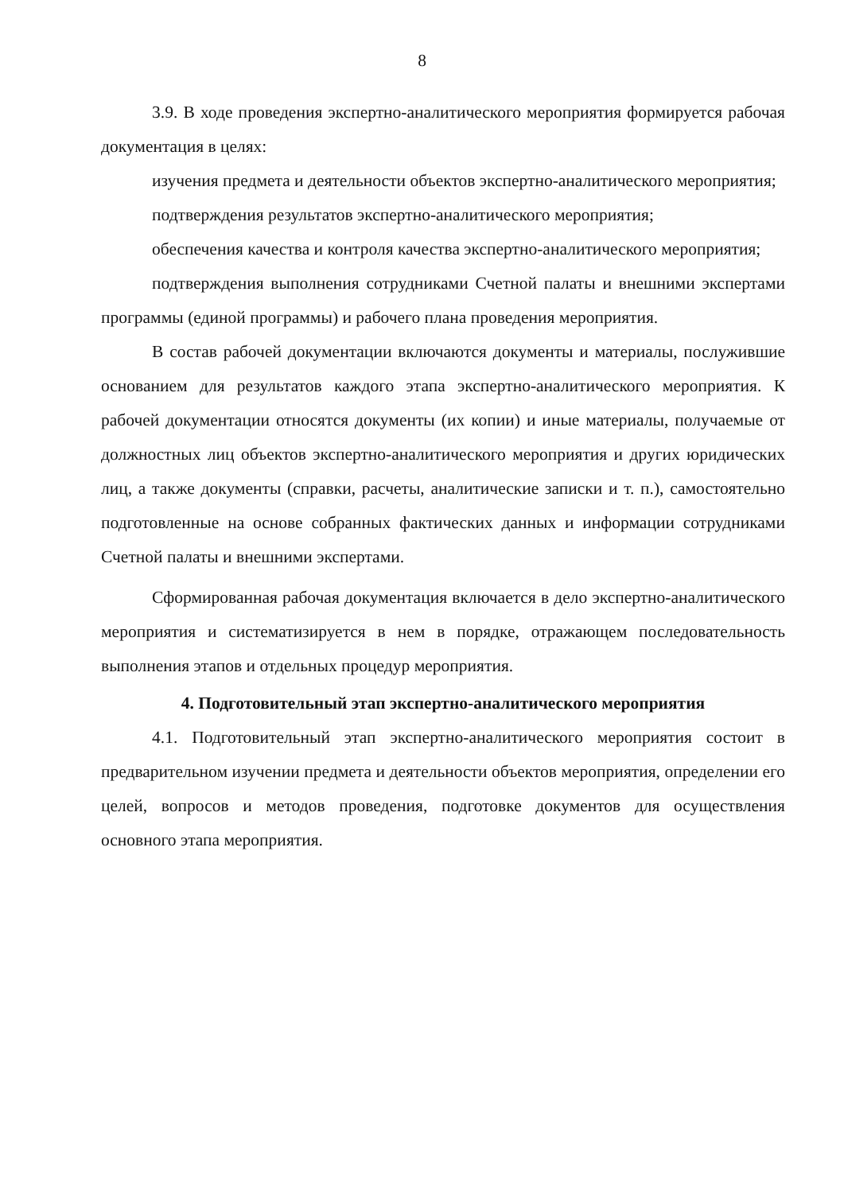8
3.9. В ходе проведения экспертно-аналитического мероприятия формируется рабочая документация в целях:
изучения предмета и деятельности объектов экспертно-аналитического мероприятия;
подтверждения результатов экспертно-аналитического мероприятия;
обеспечения качества и контроля качества экспертно-аналитического мероприятия;
подтверждения выполнения сотрудниками Счетной палаты и внешними экспертами программы (единой программы) и рабочего плана проведения мероприятия.
В состав рабочей документации включаются документы и материалы, послужившие основанием для результатов каждого этапа экспертно-аналитического мероприятия. К рабочей документации относятся документы (их копии) и иные материалы, получаемые от должностных лиц объектов экспертно-аналитического мероприятия и других юридических лиц, а также документы (справки, расчеты, аналитические записки и т. п.), самостоятельно подготовленные на основе собранных фактических данных и информации сотрудниками Счетной палаты и внешними экспертами.
Сформированная рабочая документация включается в дело экспертно-аналитического мероприятия и систематизируется в нем в порядке, отражающем последовательность выполнения этапов и отдельных процедур мероприятия.
4. Подготовительный этап экспертно-аналитического мероприятия
4.1. Подготовительный этап экспертно-аналитического мероприятия состоит в предварительном изучении предмета и деятельности объектов мероприятия, определении его целей, вопросов и методов проведения, подготовке документов для осуществления основного этапа мероприятия.